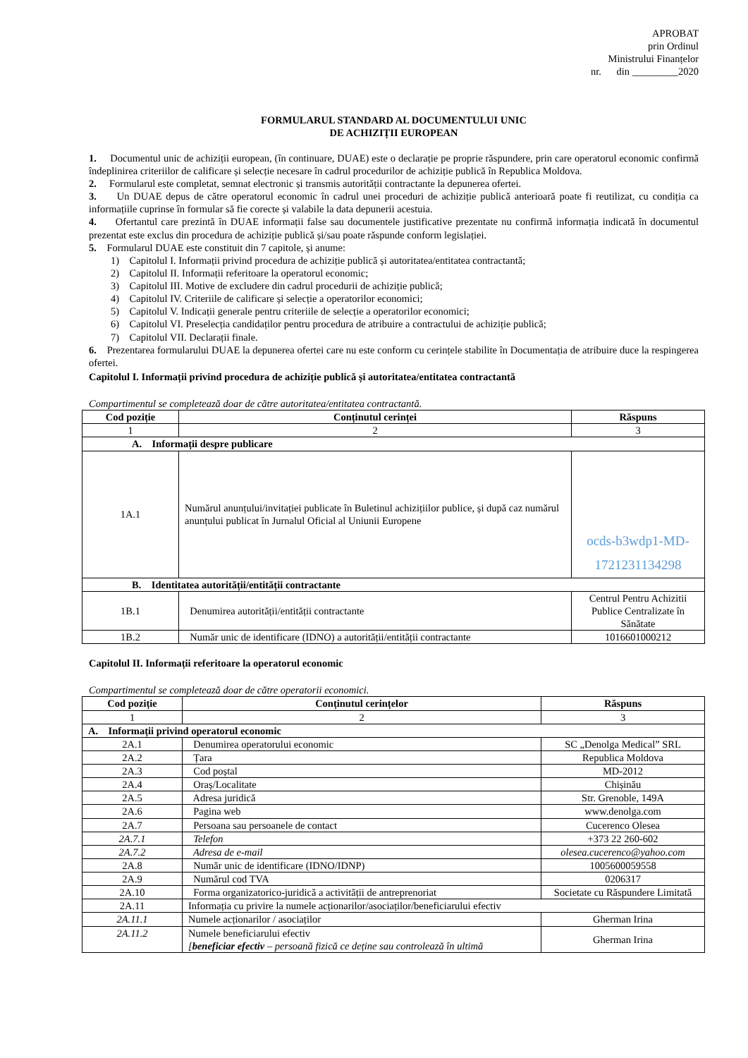APROBAT
prin Ordinul
Ministrului Finanțelor
nr. din _________2020
FORMULARUL STANDARD AL DOCUMENTULUI UNIC
DE ACHIZIȚII EUROPEAN
1. Documentul unic de achiziții european, (în continuare, DUAE) este o declarație pe proprie răspundere, prin care operatorul economic confirmă îndeplinirea criteriilor de calificare și selecție necesare în cadrul procedurilor de achiziție publică în Republica Moldova.
2. Formularul este completat, semnat electronic și transmis autorității contractante la depunerea ofertei.
3. Un DUAE depus de către operatorul economic în cadrul unei proceduri de achiziție publică anterioară poate fi reutilizat, cu condiția ca informațiile cuprinse în formular să fie corecte și valabile la data depunerii acestuia.
4. Ofertantul care prezintă în DUAE informații false sau documentele justificative prezentate nu confirmă informația indicată în documentul prezentat este exclus din procedura de achiziție publică și/sau poate răspunde conform legislației.
5. Formularul DUAE este constituit din 7 capitole, și anume:
1) Capitolul I. Informații privind procedura de achiziție publică și autoritatea/entitatea contractantă;
2) Capitolul II. Informații referitoare la operatorul economic;
3) Capitolul III. Motive de excludere din cadrul procedurii de achiziție publică;
4) Capitolul IV. Criteriile de calificare și selecție a operatorilor economici;
5) Capitolul V. Indicații generale pentru criteriile de selecție a operatorilor economici;
6) Capitolul VI. Preselecția candidaților pentru procedura de atribuire a contractului de achiziție publică;
7) Capitolul VII. Declarații finale.
6. Prezentarea formularului DUAE la depunerea ofertei care nu este conform cu cerințele stabilite în Documentația de atribuire duce la respingerea ofertei.
Capitolul I. Informații privind procedura de achiziție publică și autoritatea/entitatea contractantă
Compartimentul se completează doar de către autoritatea/entitatea contractantă.
| Cod poziție | Conținutul cerinței | Răspuns |
| --- | --- | --- |
| 1 | 2 | 3 |
| A. Informații despre publicare | | |
| 1A.1 | Numărul anunțului/invitației publicate în Buletinul achizițiilor publice, și după caz numărul anunțului publicat în Jurnalul Oficial al Uniunii Europene | ocds-b3wdp1-MD-1721231134298 |
| B. Identitatea autorității/entității contractante | | |
| 1B.1 | Denumirea autorității/entității contractante | Centrul Pentru Achizitii Publice Centralizate în Sănătate |
| 1B.2 | Număr unic de identificare (IDNO) a autorității/entității contractante | 1016601000212 |
Capitolul II. Informații referitoare la operatorul economic
Compartimentul se completează doar de către operatorii economici.
| Cod poziție | Conținutul cerințelor | Răspuns |
| --- | --- | --- |
| 1 | 2 | 3 |
| A. Informații privind operatorul economic | | |
| 2A.1 | Denumirea operatorului economic | SC „Denolga Medical” SRL |
| 2A.2 | Țara | Republica Moldova |
| 2A.3 | Cod poștal | MD-2012 |
| 2A.4 | Oraș/Localitate | Chișinău |
| 2A.5 | Adresa juridică | Str. Grenoble, 149A |
| 2A.6 | Pagina web | www.denolga.com |
| 2A.7 | Persoana sau persoanele de contact | Cucerenco Olesea |
| 2A.7.1 | Telefon | +373 22 260-602 |
| 2A.7.2 | Adresa de e-mail | olesea.cucerenco@yahoo.com |
| 2A.8 | Număr unic de identificare (IDNO/IDNP) | 1005600059558 |
| 2A.9 | Numărul cod TVA | 0206317 |
| 2A.10 | Forma organizatorico-juridică a activității de antreprenoriat | Societate cu Răspundere Limitată |
| 2A.11 | Informația cu privire la numele acționarilor/asociaților/beneficiarului efectiv | |
| 2A.11.1 | Numele acționarilor / asociaților | Gherman Irina |
| 2A.11.2 | Numele beneficiarului efectiv [ beneficiar efectiv – persoană fizică ce deține sau controlează în ultimă | Gherman Irina |